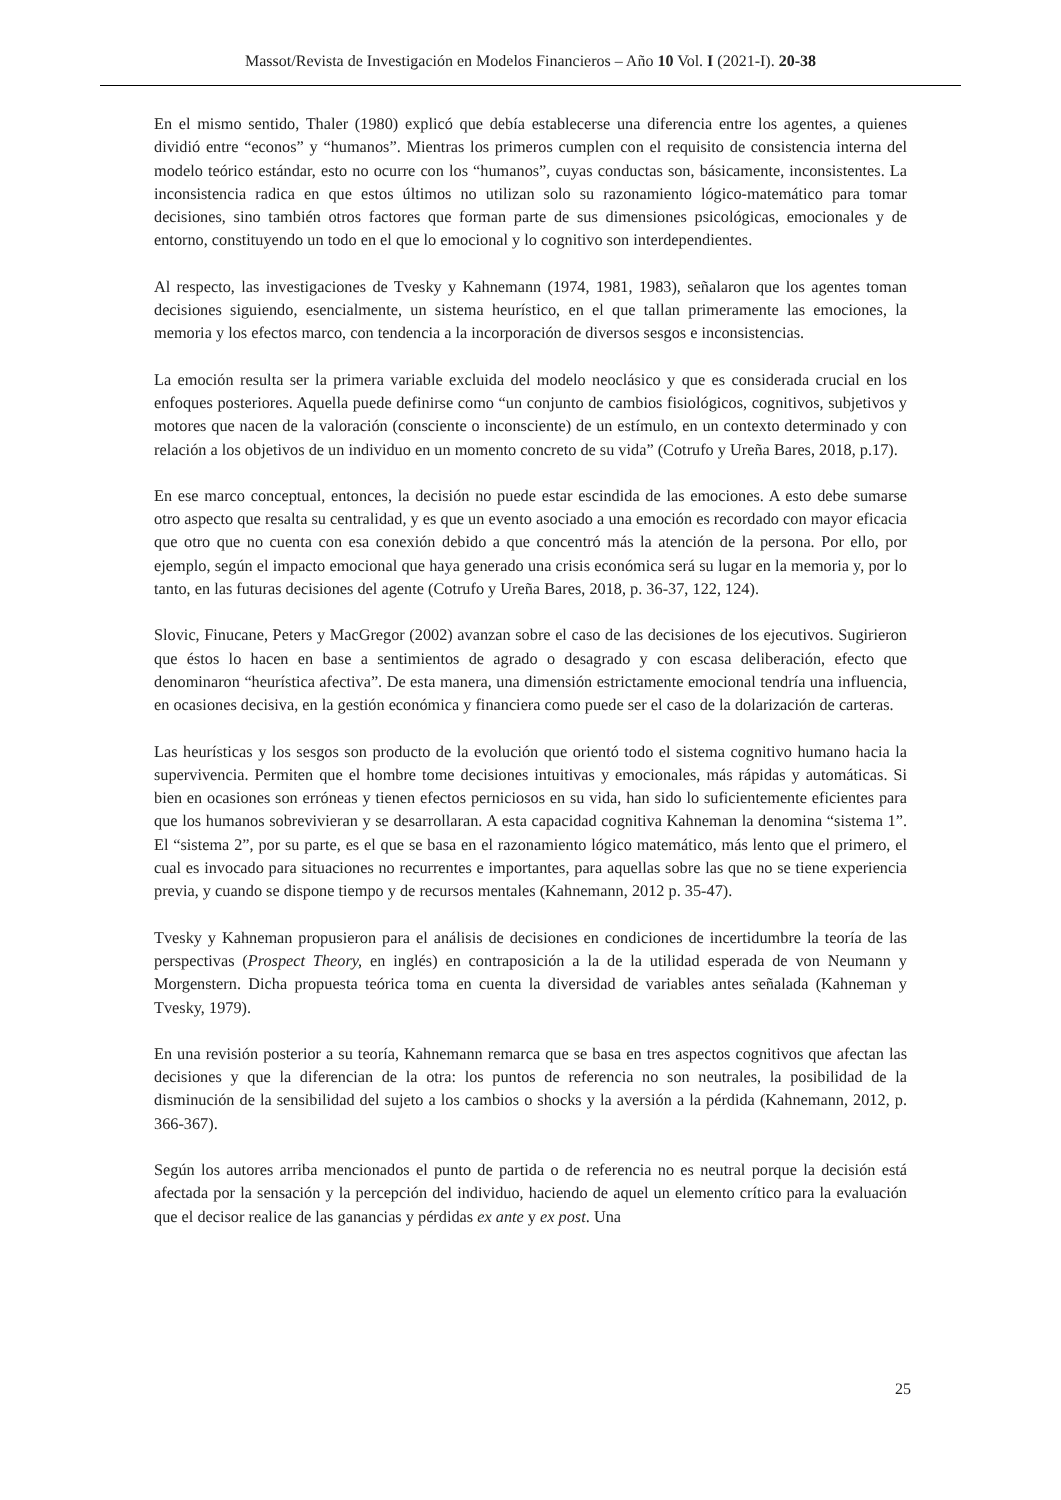Massot/Revista de Investigación en Modelos Financieros – Año 10 Vol. I (2021-I). 20-38
En el mismo sentido, Thaler (1980) explicó que debía establecerse una diferencia entre los agentes, a quienes dividió entre “econos” y “humanos”. Mientras los primeros cumplen con el requisito de consistencia interna del modelo teórico estándar, esto no ocurre con los “humanos”, cuyas conductas son, básicamente, inconsistentes. La inconsistencia radica en que estos últimos no utilizan solo su razonamiento lógico-matemático para tomar decisiones, sino también otros factores que forman parte de sus dimensiones psicológicas, emocionales y de entorno, constituyendo un todo en el que lo emocional y lo cognitivo son interdependientes.
Al respecto, las investigaciones de Tvesky y Kahnemann (1974, 1981, 1983), señalaron que los agentes toman decisiones siguiendo, esencialmente, un sistema heurístico, en el que tallan primeramente las emociones, la memoria y los efectos marco, con tendencia a la incorporación de diversos sesgos e inconsistencias.
La emoción resulta ser la primera variable excluida del modelo neoclásico y que es considerada crucial en los enfoques posteriores. Aquella puede definirse como “un conjunto de cambios fisiológicos, cognitivos, subjetivos y motores que nacen de la valoración (consciente o inconsciente) de un estímulo, en un contexto determinado y con relación a los objetivos de un individuo en un momento concreto de su vida” (Cotrufo y Ureña Bares, 2018, p.17).
En ese marco conceptual, entonces, la decisión no puede estar escindida de las emociones. A esto debe sumarse otro aspecto que resalta su centralidad, y es que un evento asociado a una emoción es recordado con mayor eficacia que otro que no cuenta con esa conexión debido a que concentró más la atención de la persona. Por ello, por ejemplo, según el impacto emocional que haya generado una crisis económica será su lugar en la memoria y, por lo tanto, en las futuras decisiones del agente (Cotrufo y Ureña Bares, 2018, p. 36-37, 122, 124).
Slovic, Finucane, Peters y MacGregor (2002) avanzan sobre el caso de las decisiones de los ejecutivos. Sugirieron que éstos lo hacen en base a sentimientos de agrado o desagrado y con escasa deliberación, efecto que denominaron “heurística afectiva”. De esta manera, una dimensión estrictamente emocional tendría una influencia, en ocasiones decisiva, en la gestión económica y financiera como puede ser el caso de la dolarización de carteras.
Las heurísticas y los sesgos son producto de la evolución que orientó todo el sistema cognitivo humano hacia la supervivencia. Permiten que el hombre tome decisiones intuitivas y emocionales, más rápidas y automáticas. Si bien en ocasiones son erróneas y tienen efectos perniciosos en su vida, han sido lo suficientemente eficientes para que los humanos sobrevivieran y se desarrollaran. A esta capacidad cognitiva Kahneman la denomina “sistema 1”. El “sistema 2”, por su parte, es el que se basa en el razonamiento lógico matemático, más lento que el primero, el cual es invocado para situaciones no recurrentes e importantes, para aquellas sobre las que no se tiene experiencia previa, y cuando se dispone tiempo y de recursos mentales (Kahnemann, 2012 p. 35-47).
Tvesky y Kahneman propusieron para el análisis de decisiones en condiciones de incertidumbre la teoría de las perspectivas (Prospect Theory, en inglés) en contraposición a la de la utilidad esperada de von Neumann y Morgenstern. Dicha propuesta teórica toma en cuenta la diversidad de variables antes señalada (Kahneman y Tvesky, 1979).
En una revisión posterior a su teoría, Kahnemann remarca que se basa en tres aspectos cognitivos que afectan las decisiones y que la diferencian de la otra: los puntos de referencia no son neutrales, la posibilidad de la disminución de la sensibilidad del sujeto a los cambios o shocks y la aversión a la pérdida (Kahnemann, 2012, p. 366-367).
Según los autores arriba mencionados el punto de partida o de referencia no es neutral porque la decisión está afectada por la sensación y la percepción del individuo, haciendo de aquel un elemento crítico para la evaluación que el decisor realice de las ganancias y pérdidas ex ante y ex post. Una
25